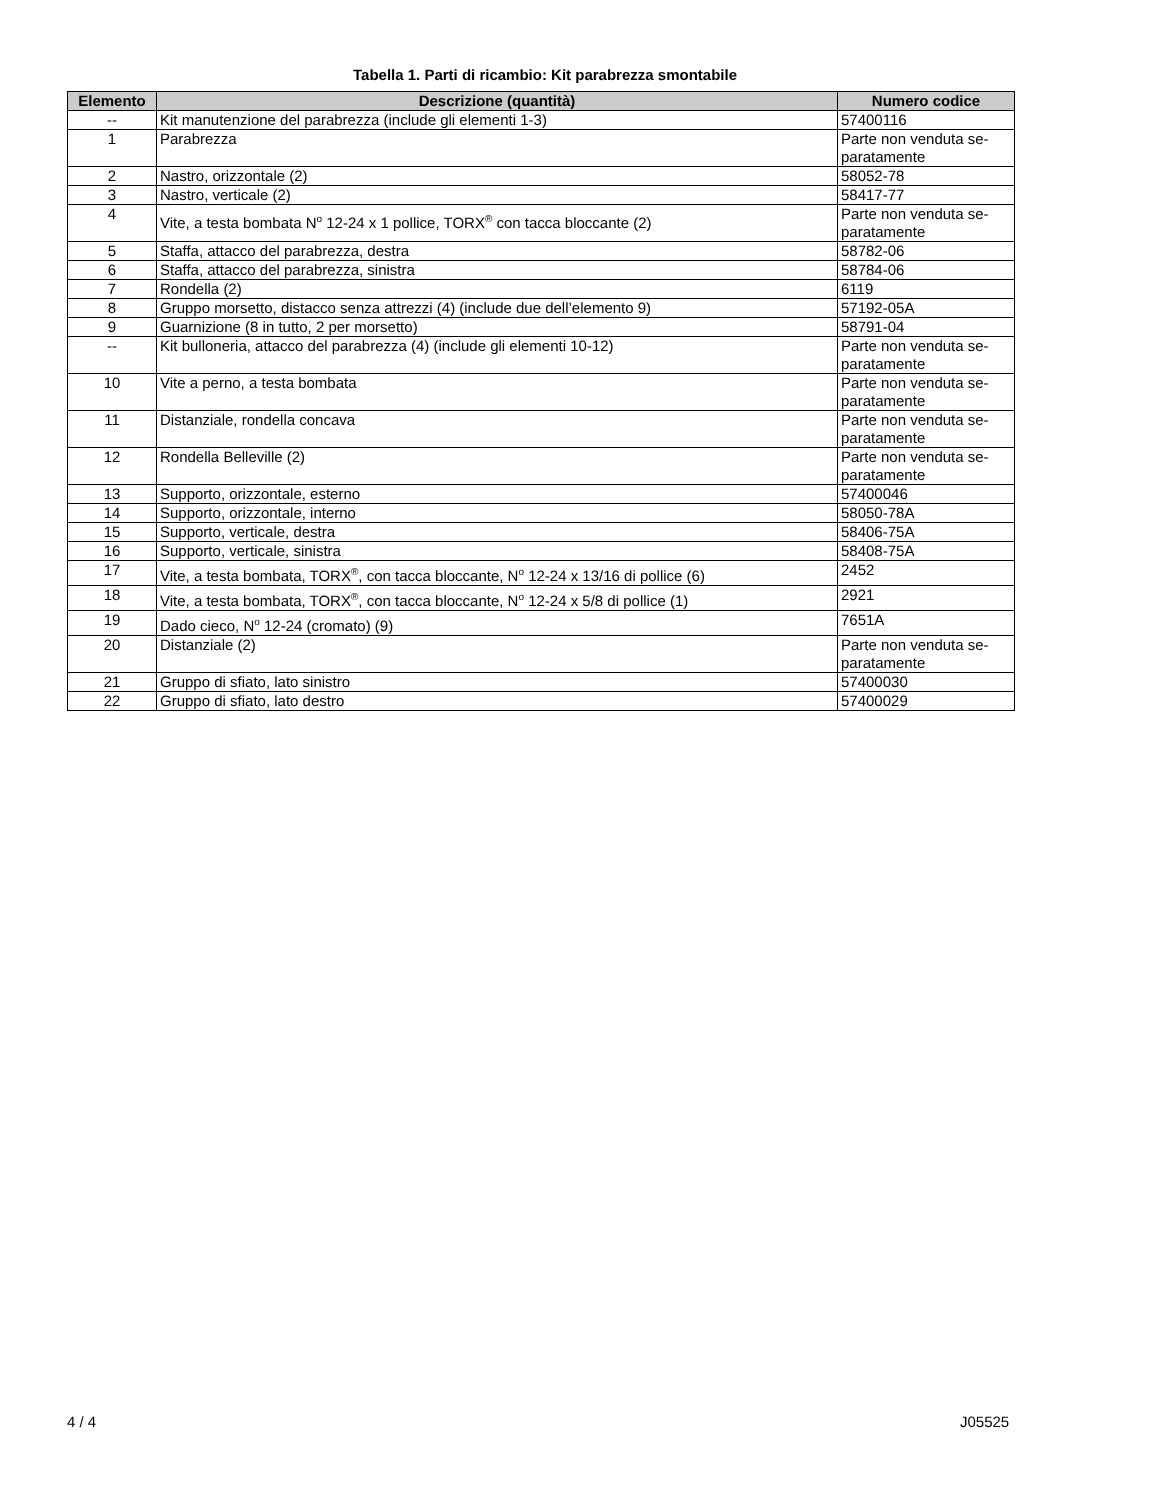Tabella 1. Parti di ricambio: Kit parabrezza smontabile
| Elemento | Descrizione (quantità) | Numero codice |
| --- | --- | --- |
| -- | Kit manutenzione del parabrezza (include gli elementi 1-3) | 57400116 |
| 1 | Parabrezza | Parte non venduta se-paratamente |
| 2 | Nastro, orizzontale (2) | 58052-78 |
| 3 | Nastro, verticale (2) | 58417-77 |
| 4 | Vite, a testa bombata N<sup>o</sup> 12-24 x 1 pollice, TORX<sup>®</sup> con tacca bloccante (2) | Parte non venduta se-paratamente |
| 5 | Staffa, attacco del parabrezza, destra | 58782-06 |
| 6 | Staffa, attacco del parabrezza, sinistra | 58784-06 |
| 7 | Rondella (2) | 6119 |
| 8 | Gruppo morsetto, distacco senza attrezzi (4) (include due dell’elemento 9) | 57192-05A |
| 9 | Guarnizione (8 in tutto, 2 per morsetto) | 58791-04 |
| -- | Kit bulloneria, attacco del parabrezza (4) (include gli elementi 10-12) | Parte non venduta se-paratamente |
| 10 | Vite a perno, a testa bombata | Parte non venduta se-paratamente |
| 11 | Distanziale, rondella concava | Parte non venduta se-paratamente |
| 12 | Rondella Belleville (2) | Parte non venduta se-paratamente |
| 13 | Supporto, orizzontale, esterno | 57400046 |
| 14 | Supporto, orizzontale, interno | 58050-78A |
| 15 | Supporto, verticale, destra | 58406-75A |
| 16 | Supporto, verticale, sinistra | 58408-75A |
| 17 | Vite, a testa bombata, TORX<sup>®</sup>, con tacca bloccante, N<sup>o</sup> 12-24 x 13/16 di pollice (6) | 2452 |
| 18 | Vite, a testa bombata, TORX<sup>®</sup>, con tacca bloccante, N<sup>o</sup> 12-24 x 5/8 di pollice (1) | 2921 |
| 19 | Dado cieco, N<sup>o</sup> 12-24 (cromato) (9) | 7651A |
| 20 | Distanziale (2) | Parte non venduta se-paratamente |
| 21 | Gruppo di sfiato, lato sinistro | 57400030 |
| 22 | Gruppo di sfiato, lato destro | 57400029 |
4 / 4 J05525